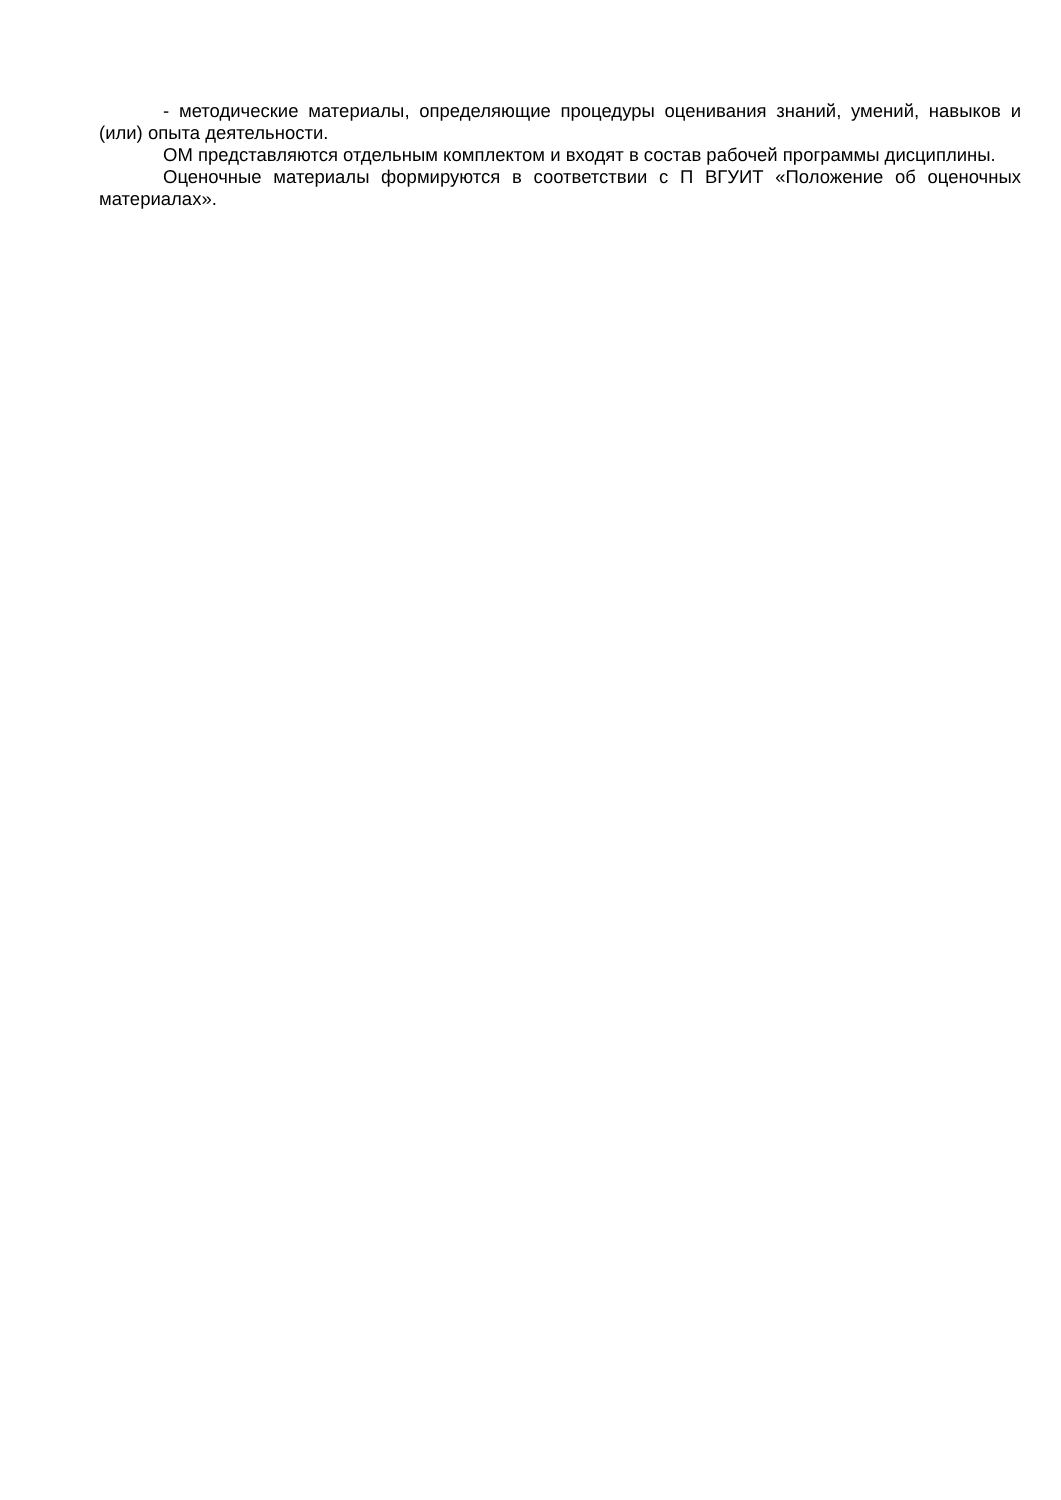- методические материалы, определяющие процедуры оценивания знаний, умений, навыков и (или) опыта деятельности.
ОМ представляются отдельным комплектом и входят в состав рабочей программы дисциплины.
Оценочные материалы формируются в соответствии с П ВГУИТ «Положение об оценочных материалах».